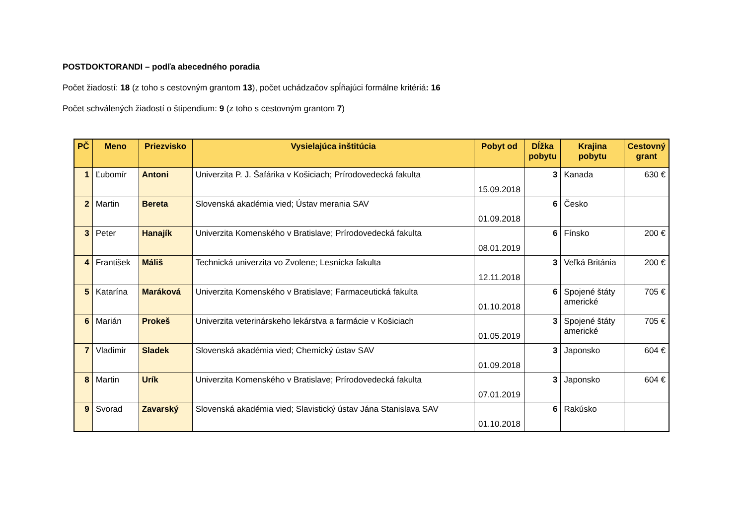POSTDOKTORANDI – podľa abecedného poradia
Počet žiadostí: 18 (z toho s cestovným grantom 13), počet uchádzačov spĺňajúci formálne kritériá: 16
Počet schválených žiadostí o štipendium: 9 (z toho s cestovným grantom 7)
| PČ | Meno | Priezvisko | Vysielajúca inštitúcia | Pobyt od | Dĺžka pobytu | Krajina pobytu | Cestovný grant |
| --- | --- | --- | --- | --- | --- | --- | --- |
| 1 | Ľubomír | Antoni | Univerzita P. J. Šafárika v Košiciach; Prírodovedecká fakulta | 15.09.2018 | 3 | Kanada | 630 € |
| 2 | Martin | Bereta | Slovenská akadémia vied; Ústav merania SAV | 01.09.2018 | 6 | Česko | |
| 3 | Peter | Hanajík | Univerzita Komenského v Bratislave; Prírodovedecká fakulta | 08.01.2019 | 6 | Fínsko | 200 € |
| 4 | František | Máliš | Technická univerzita vo Zvolene; Lesnícka fakulta | 12.11.2018 | 3 | Veľká Británia | 200 € |
| 5 | Katarína | Maráková | Univerzita Komenského v Bratislave; Farmaceutická fakulta | 01.10.2018 | 6 | Spojené štáty americké | 705 € |
| 6 | Marián | Prokeš | Univerzita veterinárskeho lekárstva a farmácie v Košiciach | 01.05.2019 | 3 | Spojené štáty americké | 705 € |
| 7 | Vladimir | Sladek | Slovenská akadémia vied; Chemický ústav SAV | 01.09.2018 | 3 | Japonsko | 604 € |
| 8 | Martin | Urík | Univerzita Komenského v Bratislave; Prírodovedecká fakulta | 07.01.2019 | 3 | Japonsko | 604 € |
| 9 | Svorad | Zavarský | Slovenská akadémia vied; Slavistický ústav Jána Stanislava SAV | 01.10.2018 | 6 | Rakúsko | |